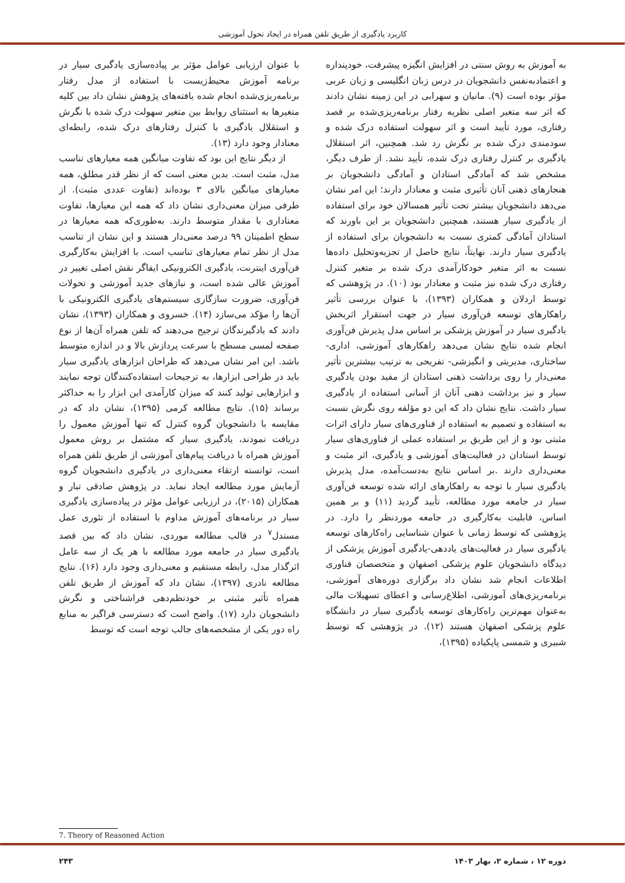کاربرد یادگیری از طریق تلفن همراه در ایجاد تحول آموزشی
به آموزش به روش سنتی در افزایش انگیزه پیشرفت، خودپنداره و اعتمادبه‌نفس دانشجویان در درس زبان انگلیسی و زبان عربی مؤثر بوده است (۹). مانیان و سهرابی در این زمینه نشان دادند که اثر سه متغیر اصلی نظریه رفتار برنامه‌ریزی‌شده بر قصد رفتاری، مورد تأیید است و اثر سهولت استفاده درک شده و سودمندی درک شده بر نگرش رد شد. همچنین، اثر استقلال یادگیری بر کنترل رفتاری درک شده، تأیید نشد. از طرف دیگر، مشخص شد که آمادگی استادان و آمادگی دانشجویان بر هنجارهای ذهنی آنان تأثیری مثبت و معنادار دارند؛ این امر نشان می‌دهد دانشجویان بیشتر تحت تأثیر همسالان خود برای استفاده از یادگیری سیار هستند، همچنین دانشجویان بر این باورند که استادان آمادگی کمتری نسبت به دانشجویان برای استفاده از یادگیری سیار دارند. نهایتاً، نتایج حاصل از تجزیه‌وتحلیل داده‌ها نسبت به اثر متغیر خودکارآمدی درک شده بر متغیر کنترل رفتاری درک شده نیز مثبت و معنادار بود (۱۰). در پژوهشی که توسط اردلان و همکاران (۱۳۹۳)، با عنوان بررسی تأثیر راهکارهای توسعه فن‌آوری سیار در جهت استقرار اثربخش یادگیری سیار در آموزش پزشکی بر اساس مدل پذیرش فن‌آوری انجام شده نتایج نشان می‌دهد راهکارهای آموزشی، اداری- ساختاری، مدیریتی و انگیزشی- تفریحی به ترتیب بیشترین تأثیر معنی‌دار را روی برداشت ذهنی استادان از مفید بودن یادگیری سیار و نیز برداشت ذهنی آنان از آسانی استفاده از یادگیری سیار داشت. نتایج نشان داد که این دو مؤلفه روی نگرش نسبت به استفاده و تصمیم به استفاده از فناوری‌های سیار دارای اثرات مثبتی بود و از این طریق بر استفاده عملی از فناوری‌های سیار توسط استادان در فعالیت‌های آموزشی و یادگیری، اثر مثبت و معنی‌داری دارند .بر اساس نتایج به‌دست‌آمده، مدل پذیرش یادگیری سیار با توجه به راهکارهای ارائه شده توسعه فن‌آوری سیار در جامعه مورد مطالعه، تأیید گردید (۱۱) و بر همین اساس، قابلیت به‌کارگیری در جامعه موردنظر را دارد. در پژوهشی که توسط زمانی با عنوان شناسایی راه‌کارهای توسعه یادگیری سیار در فعالیت‌های یاددهی-یادگیری آموزش پزشکی از دیدگاه دانشجویان علوم پزشکی اصفهان و متخصصان فناوری اطلاعات انجام شد نشان داد برگزاری دوره‌های آموزشی، برنامه‌ریزی‌های آموزشی، اطلاع‌رسانی و اعطای تسهیلات مالی به‌عنوان مهم‌ترین راه‌کارهای توسعه یادگیری سیار در دانشگاه علوم پزشکی اصفهان هستند (۱۲). در پژوهشی که توسط شبیری و شمسی پاپکیاده (۱۳۹۵)،
با عنوان ارزیابی عوامل مؤثر بر پیاده‌سازی یادگیری سیار در برنامه آموزش محیط‌زیست با استفاده از مدل رفتار برنامه‌ریزی‌شده انجام شده یافته‌های پژوهش نشان داد بین کلیه متغیرها به استثنای روابط بین متغیر سهولت درک شده با نگرش و استقلال یادگیری با کنترل رفتارهای درک شده، رابطه‌ای معنادار وجود دارد (۱۳).
از دیگر نتایج این بود که تفاوت میانگین همه معیارهای تناسب مدل، مثبت است. بدین معنی است که از نظر قدر مطلق، همه معیارهای میانگین بالای ۳ بوده‌اند (تفاوت عددی مثبت). از طرفی میزان معنی‌داری نشان داد که همه این معیارها، تفاوت معناداری با مقدار متوسط دارند. به‌طوری‌که همه معیارها در سطح اطمینان ۹۹ درصد معنی‌دار هستند و این نشان از تناسب مدل از نظر تمام معیارهای تناسب است. با افزایش به‌کارگیری فن‌آوری اینترنت، یادگیری الکترونیکی ایفاگر نقش اصلی تغییر در آموزش عالی شده است، و نیازهای جدید آموزشی و تحولات فن‌آوری، ضرورت سازگاری سیستم‌های یادگیری الکترونیکی با آن‌ها را مؤکد می‌سازد (۱۴). خسروی و همکاران (۱۳۹۳)، نشان دادند که یادگیرندگان ترجیح می‌دهند که تلفن همراه آن‌ها از نوع صفحه لمسی مسطح با سرعت پردازش بالا و در اندازه متوسط باشد. این امر نشان می‌دهد که طراحان ابزارهای یادگیری سیار باید در طراحی ابزارها، به ترجیحات استفاده‌کنندگان توجه نمایند و ابزارهایی تولید کنند که میزان کارآمدی این ابزار را به حداکثر برساند (۱۵). نتایج مطالعه کرمی (۱۳۹۵)، نشان داد که در مقایسه با دانشجویان گروه کنترل که تنها آموزش معمول را دریافت نمودند، یادگیری سیار که مشتمل بر روش معمول آموزش همراه با دریافت پیام‌های آموزشی از طریق تلفن همراه است، توانسته ارتقاء معنی‌داری در یادگیری دانشجویان گروه آزمایش مورد مطالعه ایجاد نماید. در پژوهش صادقی تبار و همکاران (۲۰۱۵)، در ارزیابی عوامل مؤثر در پیاده‌سازی یادگیری سیار در برنامه‌های آموزش مداوم با استفاده از تئوری عمل مستدل<sup>۷</sup> در قالب مطالعه موردی، نشان داد که بین قصد یادگیری سیار در جامعه مورد مطالعه با هر یک از سه عامل اثرگذار مدل، رابطه مستقیم و معنی‌داری وجود دارد (۱۶). نتایج مطالعه نادری (۱۳۹۷)، نشان داد که آموزش از طریق تلفن همراه تأثیر مثبتی بر خودنظم‌دهی فراشناختی و نگرش دانشجویان دارد (۱۷). واضح است که دسترسی فراگیر به منابع راه دور یکی از مشخصه‌های جالب توجه است که توسط
7. Theory of Reasoned Action
دوره ۱۲ ، شماره ۲، بهار ۱۴۰۳ ۲۴۳